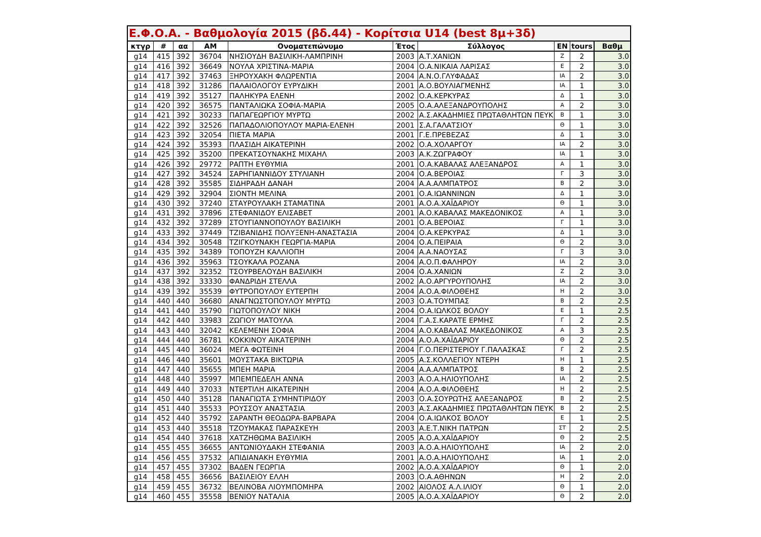| Ε.Φ.Ο.Α. - Βαθμολογία 2015 (βδ.44) - Κορίτσια U14 (best 8μ+3δ) | | | | | | | | | |
| --- | --- | --- | --- | --- | --- | --- | --- | --- | --- |
| κτγρ | # | αα | ΑΜ | Ονοματεπώνυμο | Έτος | Σύλλογος | ΕΝ | tours | Βαθμ |
| g14 | 415 | 392 | 36704 | ΝΗΣΙΟΥΔΗ ΒΑΣΙΛΙΚΗ-ΛΑΜΠΡΙΝΗ | 2003 | Α.Τ.ΧΑΝΙΩΝ | Ζ | 2 | 3.0 |
| g14 | 416 | 392 | 36649 | ΝΟΥΛΑ ΧΡΙΣΤΙΝΑ-ΜΑΡΙΑ | 2004 | Ο.Α.ΝΙΚΑΙΑ ΛΑΡΙΣΑΣ | Ε | 2 | 3.0 |
| g14 | 417 | 392 | 37463 | ΞΗΡΟΥΧΑΚΗ ΦΛΩΡΕΝΤΙΑ | 2004 | Α.Ν.Ο.ΓΛΥΦΑΔΑΣ | ΙΑ | 2 | 3.0 |
| g14 | 418 | 392 | 31286 | ΠΑΛΑΙΟΛΟΓΟΥ ΕΥΡΥΔΙΚΗ | 2001 | Α.Ο.ΒΟΥΛΙΑΓΜΕΝΗΣ | ΙΑ | 1 | 3.0 |
| g14 | 419 | 392 | 35127 | ΠΑΛΗΚΥΡΑ ΕΛΕΝΗ | 2002 | Ο.Α.ΚΕΡΚΥΡΑΣ | Δ | 1 | 3.0 |
| g14 | 420 | 392 | 36575 | ΠΑΝΤΑΛΙΩΚΑ ΣΟΦΙΑ-ΜΑΡΙΑ | 2005 | Ο.Α.ΑΛΕΞΑΝΔΡΟΥΠΟΛΗΣ | Α | 2 | 3.0 |
| g14 | 421 | 392 | 30233 | ΠΑΠΑΓΕΩΡΓΙΟΥ ΜΥΡΤΩ | 2002 | Α.Σ.ΑΚΑΔΗΜΙΕΣ ΠΡΩΤΑΘΛΗΤΩΝ ΠΕΥΚ | Β | 1 | 3.0 |
| g14 | 422 | 392 | 32526 | ΠΑΠΑΔΟΛΙΟΠΟΥΛΟΥ ΜΑΡΙΑ-ΕΛΕΝΗ | 2001 | Σ.Α.ΓΑΛΑΤΣΙΟΥ | Θ | 1 | 3.0 |
| g14 | 423 | 392 | 32054 | ΠΙΕΤΑ ΜΑΡΙΑ | 2001 | Γ.Ε.ΠΡΕΒΕΖΑΣ | Δ | 1 | 3.0 |
| g14 | 424 | 392 | 35393 | ΠΛΑΣΙΔΗ ΑΙΚΑΤΕΡΙΝΗ | 2002 | Ο.Α.ΧΟΛΑΡΓΟΥ | ΙΑ | 2 | 3.0 |
| g14 | 425 | 392 | 35200 | ΠΡΕΚΑΤΣΟΥΝΑΚΗΣ ΜΙΧΑΗΛ | 2003 | Α.Κ.ΖΩΓΡΑΦΟΥ | ΙΑ | 1 | 3.0 |
| g14 | 426 | 392 | 29772 | ΡΑΠΤΗ ΕΥΘΥΜΙΑ | 2001 | Ο.Α.ΚΑΒΑΛΑΣ ΑΛΕΞΑΝΔΡΟΣ | Α | 1 | 3.0 |
| g14 | 427 | 392 | 34524 | ΣΑΡΗΓΙΑΝΝΙΔΟΥ ΣΤΥΛΙΑΝΗ | 2004 | Ο.Α.ΒΕΡΟΙΑΣ | Γ | 3 | 3.0 |
| g14 | 428 | 392 | 35585 | ΣΙΔΗΡΑΔΗ ΔΑΝΑΗ | 2004 | Α.Α.ΑΛΜΠΑΤΡΟΣ | Β | 2 | 3.0 |
| g14 | 429 | 392 | 32904 | ΣΙΟΝΤΗ ΜΕΛΙΝΑ | 2001 | Ο.Α.ΙΩΑΝΝΙΝΩΝ | Δ | 1 | 3.0 |
| g14 | 430 | 392 | 37240 | ΣΤΑΥΡΟΥΛΑΚΗ ΣΤΑΜΑΤΙΝΑ | 2001 | Α.Ο.Α.ΧΑΪΔΑΡΙΟΥ | Θ | 1 | 3.0 |
| g14 | 431 | 392 | 37896 | ΣΤΕΦΑΝΙΔΟΥ ΕΛΙΣΑΒΕΤ | 2001 | Α.Ο.ΚΑΒΑΛΑΣ ΜΑΚΕΔΟΝΙΚΟΣ | Α | 1 | 3.0 |
| g14 | 432 | 392 | 37289 | ΣΤΟΥΓΙΑΝΝΟΠΟΥΛΟΥ ΒΑΣΙΛΙΚΗ | 2001 | Ο.Α.ΒΕΡΟΙΑΣ | Γ | 1 | 3.0 |
| g14 | 433 | 392 | 37449 | ΤΖΙΒΑΝΙΔΗΣ ΠΟΛΥΞΕΝΗ-ΑΝΑΣΤΑΣΙΑ | 2004 | Ο.Α.ΚΕΡΚΥΡΑΣ | Δ | 1 | 3.0 |
| g14 | 434 | 392 | 30548 | ΤΖΙΓΚΟΥΝΑΚΗ ΓΕΩΡΓΙΑ-ΜΑΡΙΑ | 2004 | Ο.Α.ΠΕΙΡΑΙΑ | Θ | 2 | 3.0 |
| g14 | 435 | 392 | 34389 | ΤΟΠΟΥΖΗ ΚΑΛΛΙΟΠΗ | 2004 | Α.Α.ΝΑΟΥΣΑΣ | Γ | 3 | 3.0 |
| g14 | 436 | 392 | 35963 | ΤΣΟΥΚΑΛΑ ΡΟΖΑΝΑ | 2004 | Α.Ο.Π.ΦΑΛΗΡΟΥ | ΙΑ | 2 | 3.0 |
| g14 | 437 | 392 | 32352 | ΤΣΟΥΡΒΕΛΟΥΔΗ ΒΑΣΙΛΙΚΗ | 2004 | Ο.Α.ΧΑΝΙΩΝ | Ζ | 2 | 3.0 |
| g14 | 438 | 392 | 33330 | ΦΑΝΔΡΙΔΗ ΣΤΕΛΛΑ | 2002 | Α.Ο.ΑΡΓΥΡΟΥΠΟΛΗΣ | ΙΑ | 2 | 3.0 |
| g14 | 439 | 392 | 35539 | ΦΥΤΡΟΠΟΥΛΟΥ ΕΥΤΕΡΠΗ | 2004 | Α.Ο.Α.ΦΙΛΟΘΕΗΣ | Η | 2 | 3.0 |
| g14 | 440 | 440 | 36680 | ΑΝΑΓΝΩΣΤΟΠΟΥΛΟΥ ΜΥΡΤΩ | 2003 | Ο.Α.ΤΟΥΜΠΑΣ | Β | 2 | 2.5 |
| g14 | 441 | 440 | 35790 | ΓΙΩΤΟΠΟΥΛΟΥ ΝΙΚΗ | 2004 | Ο.Α.ΙΩΛΚΟΣ ΒΟΛΟΥ | Ε | 1 | 2.5 |
| g14 | 442 | 440 | 33983 | ΖΩΓΙΟΥ ΜΑΤΟΥΛΑ | 2004 | Γ.Α.Σ.ΚΑΡΑΤΕ ΕΡΜΗΣ | Γ | 2 | 2.5 |
| g14 | 443 | 440 | 32042 | ΚΕΛΕΜΕΝΗ ΣΟΦΙΑ | 2004 | Α.Ο.ΚΑΒΑΛΑΣ ΜΑΚΕΔΟΝΙΚΟΣ | Α | 3 | 2.5 |
| g14 | 444 | 440 | 36781 | ΚΟΚΚΙΝΟΥ ΑΙΚΑΤΕΡΙΝΗ | 2004 | Α.Ο.Α.ΧΑΪΔΑΡΙΟΥ | Θ | 2 | 2.5 |
| g14 | 445 | 440 | 36024 | ΜΕΓΑ ΦΩΤΕΙΝΗ | 2004 | Γ.Ο.ΠΕΡΙΣΤΕΡΙΟΥ Γ.ΠΑΛΑΣΚΑΣ | Γ | 2 | 2.5 |
| g14 | 446 | 440 | 35601 | ΜΟΥΣΤΑΚΑ ΒΙΚΤΩΡΙΑ | 2005 | Α.Σ.ΚΟΛΛΕΓΙΟΥ ΝΤΕΡΗ | Η | 1 | 2.5 |
| g14 | 447 | 440 | 35655 | ΜΠΕΗ ΜΑΡΙΑ | 2004 | Α.Α.ΑΛΜΠΑΤΡΟΣ | Β | 2 | 2.5 |
| g14 | 448 | 440 | 35997 | ΜΠΕΜΠΕΔΕΛΗ ΑΝΝΑ | 2003 | Α.Ο.Α.ΗΛΙΟΥΠΟΛΗΣ | ΙΑ | 2 | 2.5 |
| g14 | 449 | 440 | 37033 | ΝΤΕΡΤΙΛΗ ΑΙΚΑΤΕΡΙΝΗ | 2004 | Α.Ο.Α.ΦΙΛΟΘΕΗΣ | Η | 2 | 2.5 |
| g14 | 450 | 440 | 35128 | ΠΑΝΑΓΙΩΤΑ ΣΥΜΗΝΤΙΡΙΔΟΥ | 2003 | Ο.Α.ΣΟΥΡΩΤΗΣ ΑΛΕΞΑΝΔΡΟΣ | Β | 2 | 2.5 |
| g14 | 451 | 440 | 35533 | ΡΟΥΣΣΟΥ ΑΝΑΣΤΑΣΙΑ | 2003 | Α.Σ.ΑΚΑΔΗΜΙΕΣ ΠΡΩΤΑΘΛΗΤΩΝ ΠΕΥΚ | Β | 2 | 2.5 |
| g14 | 452 | 440 | 35792 | ΣΑΡΑΝΤΗ ΘΕΟΔΩΡΑ-ΒΑΡΒΑΡΑ | 2004 | Ο.Α.ΙΩΛΚΟΣ ΒΟΛΟΥ | Ε | 1 | 2.5 |
| g14 | 453 | 440 | 35518 | ΤΖΟΥΜΑΚΑΣ ΠΑΡΑΣΚΕΥΗ | 2003 | Α.Ε.Τ.ΝΙΚΗ ΠΑΤΡΩΝ | ΣΤ | 2 | 2.5 |
| g14 | 454 | 440 | 37618 | ΧΑΤΖΗΘΩΜΑ ΒΑΣΙΛΙΚΗ | 2005 | Α.Ο.Α.ΧΑΪΔΑΡΙΟΥ | Θ | 2 | 2.5 |
| g14 | 455 | 455 | 36655 | ΑΝΤΩΝΙΟΥΔΑΚΗ ΣΤΕΦΑΝΙΑ | 2003 | Α.Ο.Α.ΗΛΙΟΥΠΟΛΗΣ | ΙΑ | 2 | 2.0 |
| g14 | 456 | 455 | 37532 | ΑΠΙΔΙΑΝΑΚΗ ΕΥΘΥΜΙΑ | 2001 | Α.Ο.Α.ΗΛΙΟΥΠΟΛΗΣ | ΙΑ | 1 | 2.0 |
| g14 | 457 | 455 | 37302 | ΒΑΔΕΝ ΓΕΩΡΓΙΑ | 2002 | Α.Ο.Α.ΧΑΪΔΑΡΙΟΥ | Θ | 1 | 2.0 |
| g14 | 458 | 455 | 36656 | ΒΑΣΙΛΕΙΟΥ ΕΛΛΗ | 2003 | Ο.Α.ΑΘΗΝΩΝ | Η | 2 | 2.0 |
| g14 | 459 | 455 | 36732 | ΒΕΛΙΝΟΒΑ ΛΙΟΥΜΠΟΜΗΡΑ | 2002 | ΑΙΟΛΟΣ Α.Λ.ΙΛΙΟΥ | Θ | 1 | 2.0 |
| g14 | 460 | 455 | 35558 | ΒΕΝΙΟΥ ΝΑΤΑΛΙΑ | 2005 | Α.Ο.Α.ΧΑΪΔΑΡΙΟΥ | Θ | 2 | 2.0 |